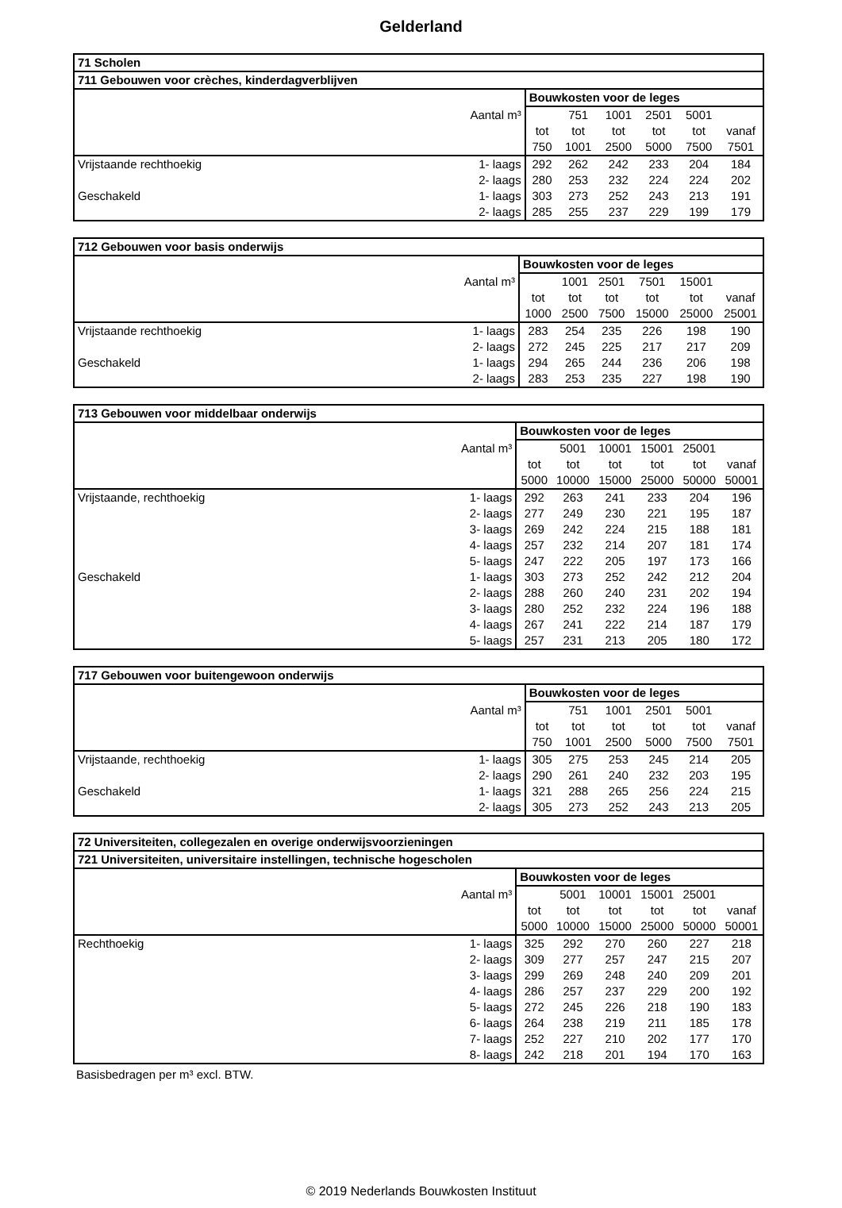Gelderland
| 71 Scholen | | | | | | | |
| 711 Gebouwen voor crèches, kinderdagverblijven | | | | | | | |
| | | Bouwkosten voor de leges | | | | | |
| | Aantal m³ | | 751 | 1001 | 2501 | 5001 | |
| | | tot | tot | tot | tot | tot | vanaf |
| | | 750 | 1001 | 2500 | 5000 | 7500 | 7501 |
| Vrijstaande rechthoekig | 1- laags | 292 | 262 | 242 | 233 | 204 | 184 |
| | 2- laags | 280 | 253 | 232 | 224 | 224 | 202 |
| Geschakeld | 1- laags | 303 | 273 | 252 | 243 | 213 | 191 |
| | 2- laags | 285 | 255 | 237 | 229 | 199 | 179 |
| 712 Gebouwen voor basis onderwijs | | | | | | | |
| | | Bouwkosten voor de leges | | | | | |
| | Aantal m³ | | 1001 | 2501 | 7501 | 15001 | |
| | | tot | tot | tot | tot | tot | vanaf |
| | | 1000 | 2500 | 7500 | 15000 | 25000 | 25001 |
| Vrijstaande rechthoekig | 1- laags | 283 | 254 | 235 | 226 | 198 | 190 |
| | 2- laags | 272 | 245 | 225 | 217 | 217 | 209 |
| Geschakeld | 1- laags | 294 | 265 | 244 | 236 | 206 | 198 |
| | 2- laags | 283 | 253 | 235 | 227 | 198 | 190 |
| 713 Gebouwen voor middelbaar onderwijs | | | | | | | |
| | | Bouwkosten voor de leges | | | | | |
| | Aantal m³ | | 5001 | 10001 | 15001 | 25001 | |
| | | tot | tot | tot | tot | tot | vanaf |
| | | 5000 | 10000 | 15000 | 25000 | 50000 | 50001 |
| Vrijstaande, rechthoekig | 1- laags | 292 | 263 | 241 | 233 | 204 | 196 |
| | 2- laags | 277 | 249 | 230 | 221 | 195 | 187 |
| | 3- laags | 269 | 242 | 224 | 215 | 188 | 181 |
| | 4- laags | 257 | 232 | 214 | 207 | 181 | 174 |
| | 5- laags | 247 | 222 | 205 | 197 | 173 | 166 |
| Geschakeld | 1- laags | 303 | 273 | 252 | 242 | 212 | 204 |
| | 2- laags | 288 | 260 | 240 | 231 | 202 | 194 |
| | 3- laags | 280 | 252 | 232 | 224 | 196 | 188 |
| | 4- laags | 267 | 241 | 222 | 214 | 187 | 179 |
| | 5- laags | 257 | 231 | 213 | 205 | 180 | 172 |
| 717 Gebouwen voor buitengewoon onderwijs | | | | | | | |
| | | Bouwkosten voor de leges | | | | | |
| | Aantal m³ | | 751 | 1001 | 2501 | 5001 | |
| | | tot | tot | tot | tot | tot | vanaf |
| | | 750 | 1001 | 2500 | 5000 | 7500 | 7501 |
| Vrijstaande, rechthoekig | 1- laags | 305 | 275 | 253 | 245 | 214 | 205 |
| | 2- laags | 290 | 261 | 240 | 232 | 203 | 195 |
| Geschakeld | 1- laags | 321 | 288 | 265 | 256 | 224 | 215 |
| | 2- laags | 305 | 273 | 252 | 243 | 213 | 205 |
| 72 Universiteiten, collegezalen en overige onderwijsvoorzieningen | | | | | | | |
| 721 Universiteiten, universitaire instellingen, technische hogescholen | | | | | | | |
| | | Bouwkosten voor de leges | | | | | |
| | Aantal m³ | | 5001 | 10001 | 15001 | 25001 | |
| | | tot | tot | tot | tot | tot | vanaf |
| | | 5000 | 10000 | 15000 | 25000 | 50000 | 50001 |
| Rechthoekig | 1- laags | 325 | 292 | 270 | 260 | 227 | 218 |
| | 2- laags | 309 | 277 | 257 | 247 | 215 | 207 |
| | 3- laags | 299 | 269 | 248 | 240 | 209 | 201 |
| | 4- laags | 286 | 257 | 237 | 229 | 200 | 192 |
| | 5- laags | 272 | 245 | 226 | 218 | 190 | 183 |
| | 6- laags | 264 | 238 | 219 | 211 | 185 | 178 |
| | 7- laags | 252 | 227 | 210 | 202 | 177 | 170 |
| | 8- laags | 242 | 218 | 201 | 194 | 170 | 163 |
Basisbedragen per m³ excl. BTW.
© 2019 Nederlands Bouwkosten Instituut